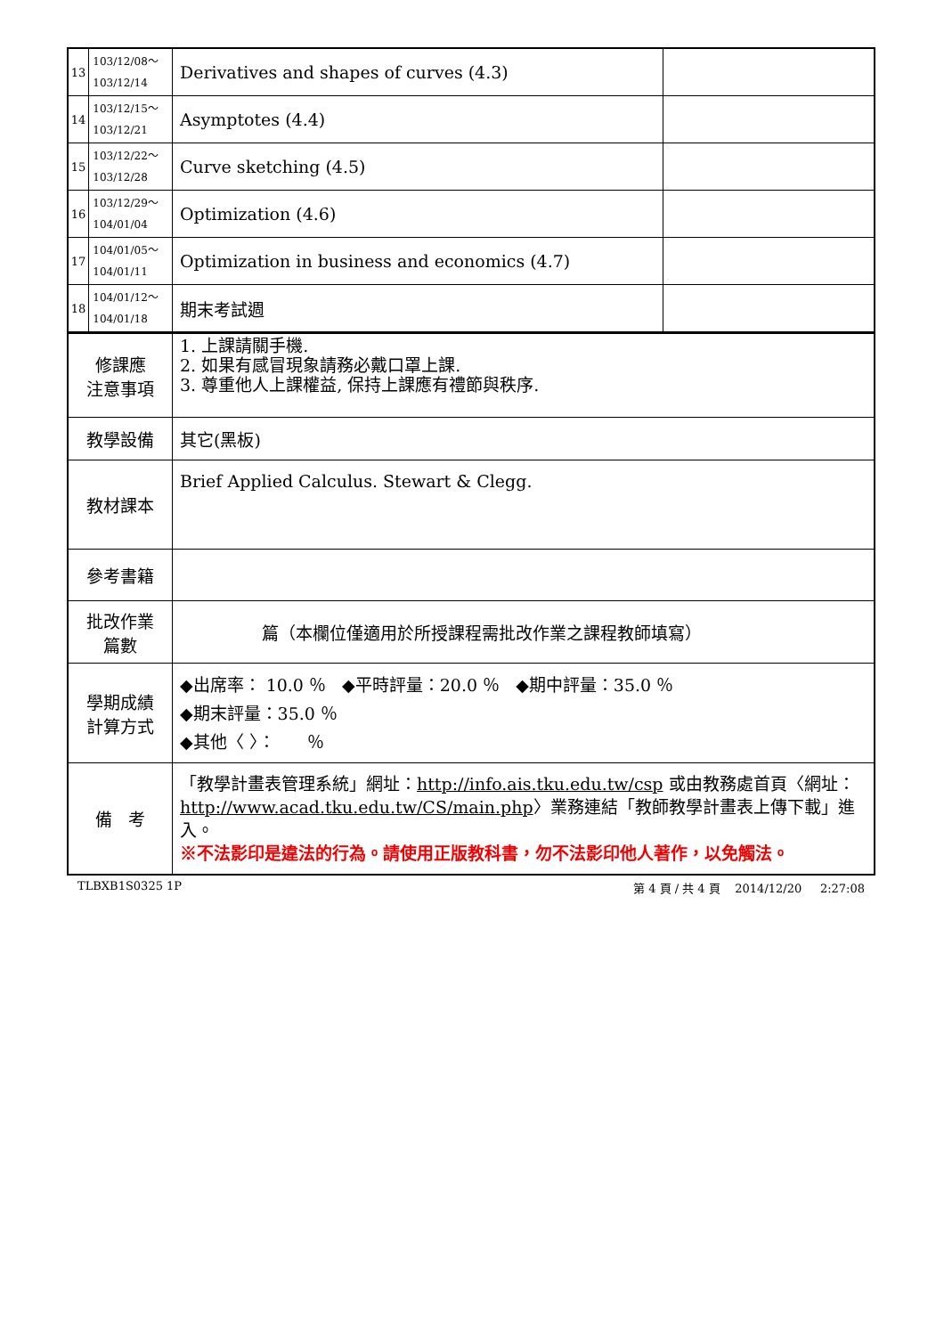| 13 | 103/12/08～ 103/12/14 | Derivatives and shapes of curves (4.3) | |
| 14 | 103/12/15～ 103/12/21 | Asymptotes (4.4) | |
| 15 | 103/12/22～ 103/12/28 | Curve sketching (4.5) | |
| 16 | 103/12/29～ 104/01/04 | Optimization (4.6) | |
| 17 | 104/01/05～ 104/01/11 | Optimization in business and economics (4.7) | |
| 18 | 104/01/12～ 104/01/18 | 期末考試週 | |
| 修課應 注意事項 | | 1. 上課請關手機. 2. 如果有感冒現象請務必戴口罩上課. 3. 尊重他人上課權益, 保持上課應有禮節與秩序. | |
| 教學設備 | | 其它(黑板) | |
| 教材課本 | | Brief Applied Calculus. Stewart & Clegg. | |
| 參考書籍 | | | |
| 批改作業 篇數 | | 篇（本欄位僅適用於所授課程需批改作業之課程教師填寫） | |
| 學期成績 計算方式 | | ◆出席率： 10.0 ％ ◆平時評量：20.0 ％ ◆期中評量：35.0 ％ ◆期末評量：35.0 ％ ◆其他〈 〉： ％ | |
| 備 考 | | 「教學計畫表管理系統」網址： http://info.ais.tku.edu.tw/csp 或由教務處首頁〈網址： http://www.acad.tku.edu.tw/CS/main.php 〉業務連結「教師教學計畫表上傳下載」進入。 ※不法影印是違法的行為。請使用正版教科書，勿不法影印他人著作，以免觸法。 | |
TLBXB1S0325 1P 第 4 頁 / 共 4 頁 2014/12/20 2:27:08